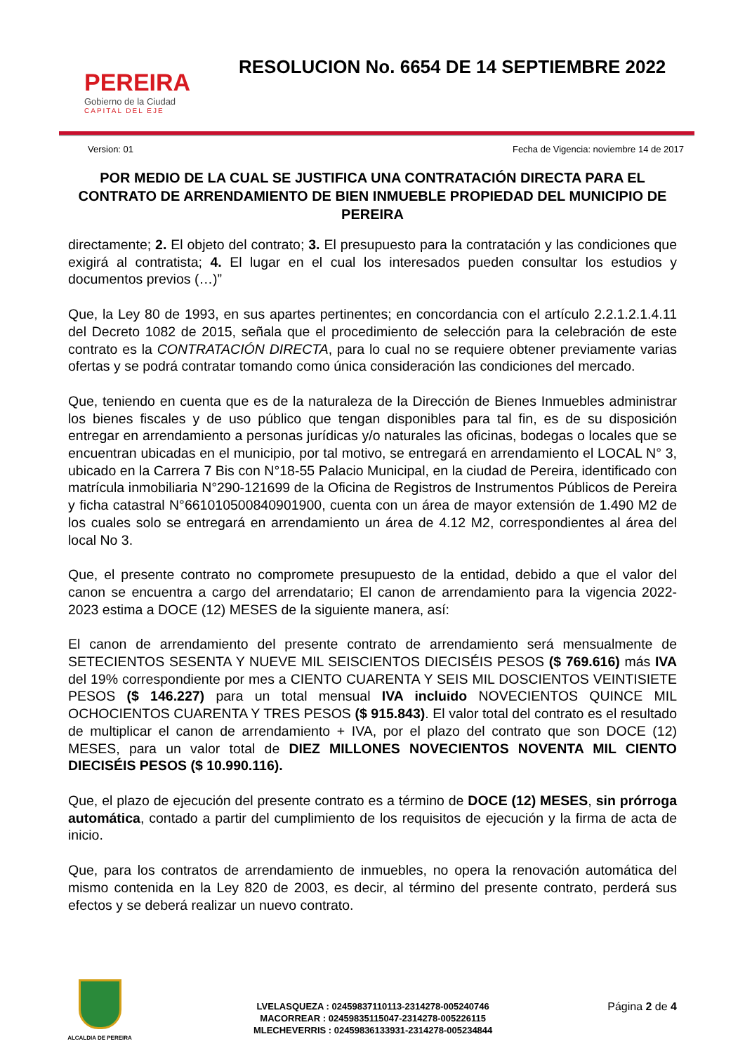PEREIRA
Gobierno de la Ciudad
CAPITAL DEL EJE
RESOLUCION No. 6654 DE 14 SEPTIEMBRE 2022
Version: 01 Fecha de Vigencia: noviembre 14 de 2017
POR MEDIO DE LA CUAL SE JUSTIFICA UNA CONTRATACIÓN DIRECTA PARA EL CONTRATO DE ARRENDAMIENTO DE BIEN INMUEBLE PROPIEDAD DEL MUNICIPIO DE PEREIRA
directamente; 2. El objeto del contrato; 3. El presupuesto para la contratación y las condiciones que exigirá al contratista; 4. El lugar en el cual los interesados pueden consultar los estudios y documentos previos (…)”
Que, la Ley 80 de 1993, en sus apartes pertinentes; en concordancia con el artículo 2.2.1.2.1.4.11 del Decreto 1082 de 2015, señala que el procedimiento de selección para la celebración de este contrato es la CONTRATACIÓN DIRECTA, para lo cual no se requiere obtener previamente varias ofertas y se podrá contratar tomando como única consideración las condiciones del mercado.
Que, teniendo en cuenta que es de la naturaleza de la Dirección de Bienes Inmuebles administrar los bienes fiscales y de uso público que tengan disponibles para tal fin, es de su disposición entregar en arrendamiento a personas jurídicas y/o naturales las oficinas, bodegas o locales que se encuentran ubicadas en el municipio, por tal motivo, se entregará en arrendamiento el LOCAL N° 3, ubicado en la Carrera 7 Bis con N°18-55 Palacio Municipal, en la ciudad de Pereira, identificado con matrícula inmobiliaria N°290-121699 de la Oficina de Registros de Instrumentos Públicos de Pereira y ficha catastral N°661010500840901900, cuenta con un área de mayor extensión de 1.490 M2 de los cuales solo se entregará en arrendamiento un área de 4.12 M2, correspondientes al área del local No 3.
Que, el presente contrato no compromete presupuesto de la entidad, debido a que el valor del canon se encuentra a cargo del arrendatario; El canon de arrendamiento para la vigencia 2022-2023 estima a DOCE (12) MESES de la siguiente manera, así:
El canon de arrendamiento del presente contrato de arrendamiento será mensualmente de SETECIENTOS SESENTA Y NUEVE MIL SEISCIENTOS DIECISÉIS PESOS ($ 769.616) más IVA del 19% correspondiente por mes a CIENTO CUARENTA Y SEIS MIL DOSCIENTOS VEINTISIETE PESOS ($ 146.227) para un total mensual IVA incluido NOVECIENTOS QUINCE MIL OCHOCIENTOS CUARENTA Y TRES PESOS ($ 915.843). El valor total del contrato es el resultado de multiplicar el canon de arrendamiento + IVA, por el plazo del contrato que son DOCE (12) MESES, para un valor total de DIEZ MILLONES NOVECIENTOS NOVENTA MIL CIENTO DIECISÉIS PESOS ($ 10.990.116).
Que, el plazo de ejecución del presente contrato es a término de DOCE (12) MESES, sin prórroga automática, contado a partir del cumplimiento de los requisitos de ejecución y la firma de acta de inicio.
Que, para los contratos de arrendamiento de inmuebles, no opera la renovación automática del mismo contenida en la Ley 820 de 2003, es decir, al término del presente contrato, perderá sus efectos y se deberá realizar un nuevo contrato.
ALCALDIA DE PEREIRA
LVELASQUEZA : 02459837110113-2314278-005240746
MACORREAR : 02459835115047-2314278-005226115
MLECHEVERRIS : 02459836133931-2314278-005234844
Página 2 de 4